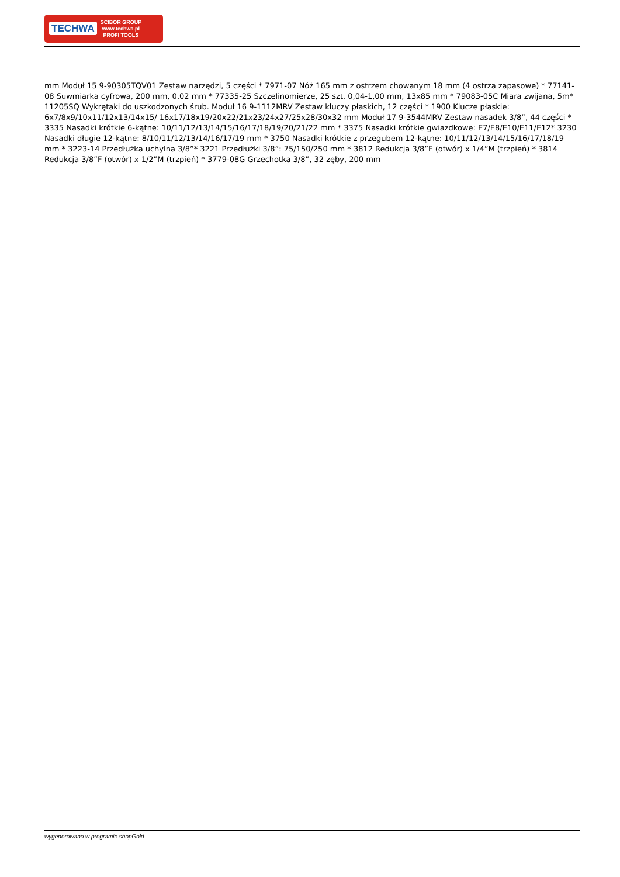TECHWA
SCIBOR GROUP
www.techwa.pl
PROFI TOOLS
mm Moduł 15 9-90305TQV01 Zestaw narzędzi, 5 części * 7971-07 Nóż 165 mm z ostrzem chowanym 18 mm (4 ostrza zapasowe) * 77141-08 Suwmiarka cyfrowa, 200 mm, 0,02 mm * 77335-25 Szczelinomierze, 25 szt. 0,04-1,00 mm, 13x85 mm * 79083-05C Miara zwijana, 5m* 11205SQ Wykrętaki do uszkodzonych śrub. Moduł 16 9-1112MRV Zestaw kluczy płaskich, 12 części * 1900 Klucze płaskie: 6x7/8x9/10x11/12x13/14x15/ 16x17/18x19/20x22/21x23/24x27/25x28/30x32 mm Moduł 17 9-3544MRV Zestaw nasadek 3/8”, 44 części * 3335 Nasadki krótkie 6-kątne: 10/11/12/13/14/15/16/17/18/19/20/21/22 mm * 3375 Nasadki krótkie gwiazdkowe: E7/E8/E10/E11/E12* 3230 Nasadki długie 12-kątne: 8/10/11/12/13/14/16/17/19 mm * 3750 Nasadki krótkie z przegubem 12-kątne: 10/11/12/13/14/15/16/17/18/19 mm * 3223-14 Przedłużka uchylna 3/8”* 3221 Przedłużki 3/8”: 75/150/250 mm * 3812 Redukcja 3/8”F (otwór) x 1/4”M (trzpień) * 3814 Redukcja 3/8”F (otwór) x 1/2”M (trzpień) * 3779-08G Grzechotka 3/8”, 32 zęby, 200 mm
wygenerowano w programie shopGold